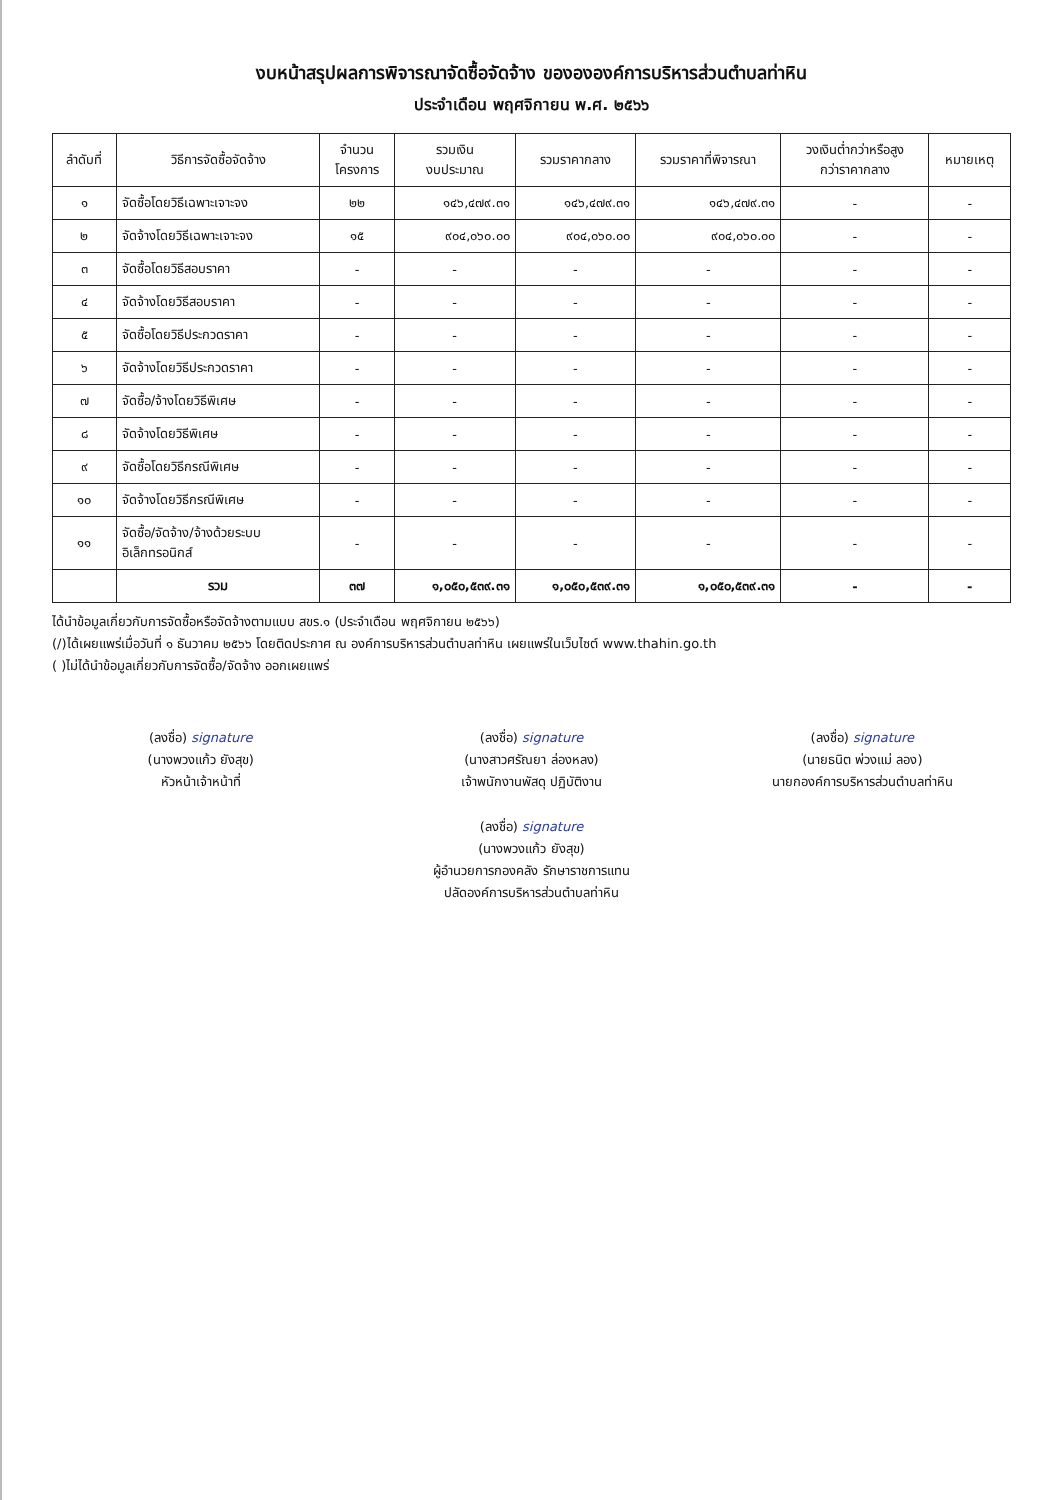งบหน้าสรุปผลการพิจารณาจัดซื้อจัดจ้าง ของององค์การบริหารส่วนตำบลท่าหิน
ประจำเดือน พฤศจิกายน พ.ศ. ๒๕๖๖
| ลำดับที่ | วิธีการจัดซื้อจัดจ้าง | จำนวน โครงการ | รวมเงิน งบประมาณ | รวมราคากลาง | รวมราคาที่พิจารณา | วงเงินต่ำกว่าหรือสูง กว่าราคากลาง | หมายเหตุ |
| --- | --- | --- | --- | --- | --- | --- | --- |
| ๑ | จัดซื้อโดยวิธีเฉพาะเจาะจง | ๒๒ | ๑๔๖,๔๗๙.๓๑ | ๑๔๖,๔๗๙.๓๑ | ๑๔๖,๔๗๙.๓๑ | - | - |
| ๒ | จัดจ้างโดยวิธีเฉพาะเจาะจง | ๑๕ | ๙๐๔,๐๖๐.๐๐ | ๙๐๔,๐๖๐.๐๐ | ๙๐๔,๐๖๐.๐๐ | - | - |
| ๓ | จัดซื้อโดยวิธีสอบราคา | - | - | - | - | - | - |
| ๔ | จัดจ้างโดยวิธีสอบราคา | - | - | - | - | - | - |
| ๕ | จัดซื้อโดยวิธีประกวดราคา | - | - | - | - | - | - |
| ๖ | จัดจ้างโดยวิธีประกวดราคา | - | - | - | - | - | - |
| ๗ | จัดซื้อ/จ้างโดยวิธีพิเศษ | - | - | - | - | - | - |
| ๘ | จัดจ้างโดยวิธีพิเศษ | - | - | - | - | - | - |
| ๙ | จัดซื้อโดยวิธีกรณีพิเศษ | - | - | - | - | - | - |
| ๑๐ | จัดจ้างโดยวิธีกรณีพิเศษ | - | - | - | - | - | - |
| ๑๑ | จัดซื้อ/จัดจ้าง/จ้างด้วยระบบ อิเล็กทรอนิกส์ | - | - | - | - | - | - |
| | รวม | ๓๗ | ๑,๐๕๐,๕๓๙.๓๑ | ๑,๐๕๐,๕๓๙.๓๑ | ๑,๐๕๐,๕๓๙.๓๑ | - | - |
ได้นำข้อมูลเกี่ยวกับการจัดซื้อหรือจัดจ้างตามแบบ สขร.๑ (ประจำเดือน พฤศจิกายน ๒๕๖๖)
(/)ได้เผยแพร่เมื่อวันที่ ๑ ธันวาคม ๒๕๖๖ โดยติดประกาศ ณ องค์การบริหารส่วนตำบลท่าหิน เผยแพร่ในเว็บไซต์ www.thahin.go.th
( )ไม่ได้นำข้อมูลเกี่ยวกับการจัดซื้อ/จัดจ้าง ออกเผยแพร่
(ลงชื่อ) signature
(นางพวงแก้ว ยังสุข)
หัวหน้าเจ้าหน้าที่
(ลงชื่อ) signature
(นางสาวศรัณยา ล่องหลง)
เจ้าพนักงานพัสดุ ปฏิบัติงาน
(ลงชื่อ) signature
(นางพวงแก้ว ยังสุข)
ผู้อำนวยการกองคลัง รักษาราชการแทน
ปลัดองค์การบริหารส่วนตำบลท่าหิน
(ลงชื่อ) signature
(นายธนิต พ่วงแม่ ลอง)
นายกองค์การบริหารส่วนตำบลท่าหิน